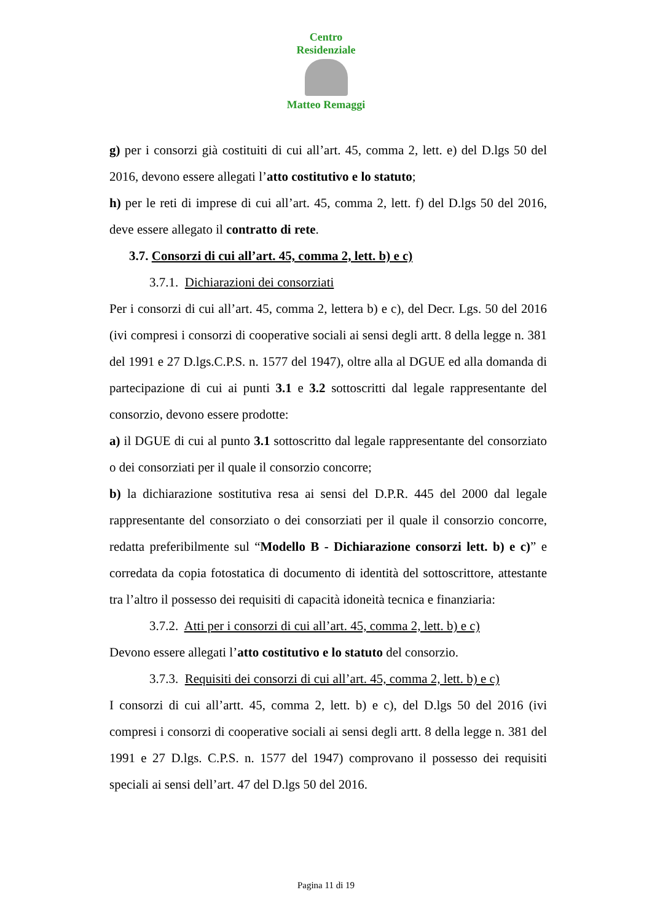Centro Residenziale
Matteo Remaggi
g) per i consorzi già costituiti di cui all’art. 45, comma 2, lett. e) del D.lgs 50 del 2016, devono essere allegati l’atto costitutivo e lo statuto;
h) per le reti di imprese di cui all’art. 45, comma 2, lett. f) del D.lgs 50 del 2016, deve essere allegato il contratto di rete.
3.7. Consorzi di cui all’art. 45, comma 2, lett. b) e c)
3.7.1. Dichiarazioni dei consorziati
Per i consorzi di cui all’art. 45, comma 2, lettera b) e c), del Decr. Lgs. 50 del 2016 (ivi compresi i consorzi di cooperative sociali ai sensi degli artt. 8 della legge n. 381 del 1991 e 27 D.lgs.C.P.S. n. 1577 del 1947), oltre alla al DGUE ed alla domanda di partecipazione di cui ai punti 3.1 e 3.2 sottoscritti dal legale rappresentante del consorzio, devono essere prodotte:
a) il DGUE di cui al punto 3.1 sottoscritto dal legale rappresentante del consorziato o dei consorziati per il quale il consorzio concorre;
b) la dichiarazione sostitutiva resa ai sensi del D.P.R. 445 del 2000 dal legale rappresentante del consorziato o dei consorziati per il quale il consorzio concorre, redatta preferibilmente sul “Modello B - Dichiarazione consorzi lett. b) e c)” e corredata da copia fotostatica di documento di identità del sottoscrittore, attestante tra l’altro il possesso dei requisiti di capacità idoneità tecnica e finanziaria:
3.7.2. Atti per i consorzi di cui all’art. 45, comma 2, lett. b) e c)
Devono essere allegati l’atto costitutivo e lo statuto del consorzio.
3.7.3. Requisiti dei consorzi di cui all’art. 45, comma 2, lett. b) e c)
I consorzi di cui all’artt. 45, comma 2, lett. b) e c), del D.lgs 50 del 2016 (ivi compresi i consorzi di cooperative sociali ai sensi degli artt. 8 della legge n. 381 del 1991 e 27 D.lgs. C.P.S. n. 1577 del 1947) comprovano il possesso dei requisiti speciali ai sensi dell’art. 47 del D.lgs 50 del 2016.
Pagina 11 di 19